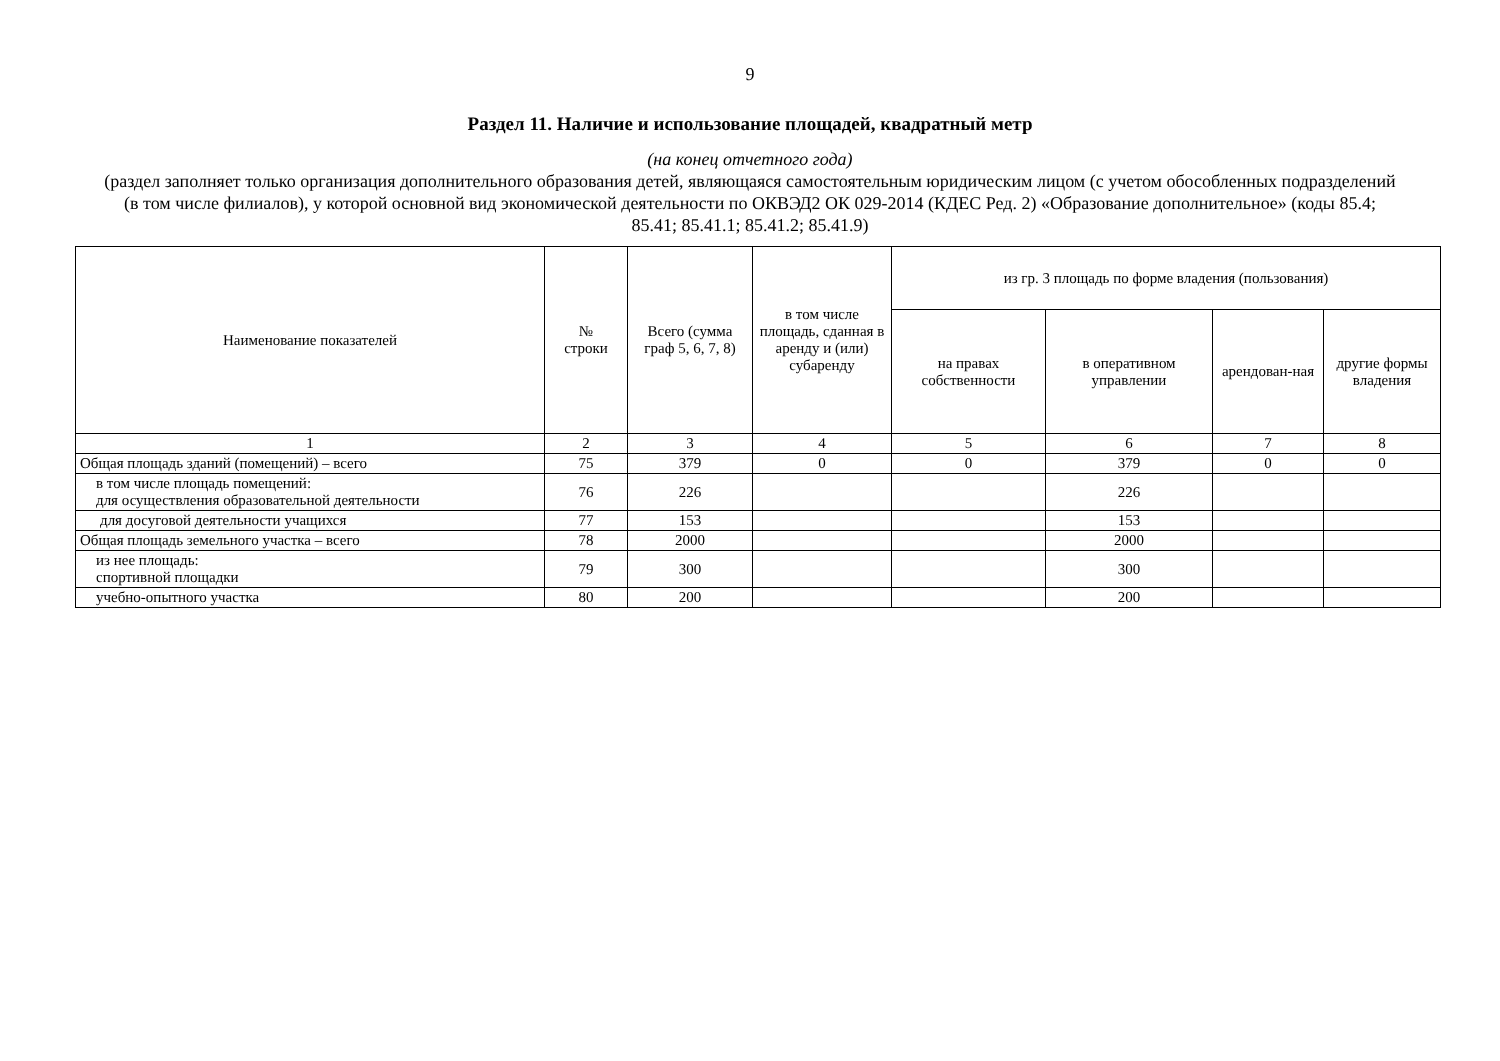9
Раздел 11. Наличие и использование площадей, квадратный метр
(на конец отчетного года)
(раздел заполняет только организация дополнительного образования детей, являющаяся самостоятельным юридическим лицом (с учетом обособленных подразделений (в том числе филиалов), у которой основной вид экономической деятельности по ОКВЭД2 ОК 029-2014 (КДЕС Ред. 2) «Образование дополнительное» (коды 85.4; 85.41; 85.41.1; 85.41.2; 85.41.9)
| Наименование показателей | № строки | Всего (сумма граф 5, 6, 7, 8) | в том числе площадь, сданная в аренду и (или) субаренду | из гр. 3 площадь по форме владения (пользования) | | | |
| --- | --- | --- | --- | --- | --- | --- | --- |
| | | | | на правах собственности | в оперативном управлении | арендован-ная | другие формы владения |
| 1 | 2 | 3 | 4 | 5 | 6 | 7 | 8 |
| Общая площадь зданий (помещений) – всего | 75 | 379 | 0 | 0 | 379 | 0 | 0 |
| в том числе площадь помещений: для осуществления образовательной деятельности | 76 | 226 | | | 226 | | |
| для досуговой деятельности учащихся | 77 | 153 | | | 153 | | |
| Общая площадь земельного участка – всего | 78 | 2000 | | | 2000 | | |
| из нее площадь: спортивной площадки | 79 | 300 | | | 300 | | |
| учебно-опытного участка | 80 | 200 | | | 200 | | |